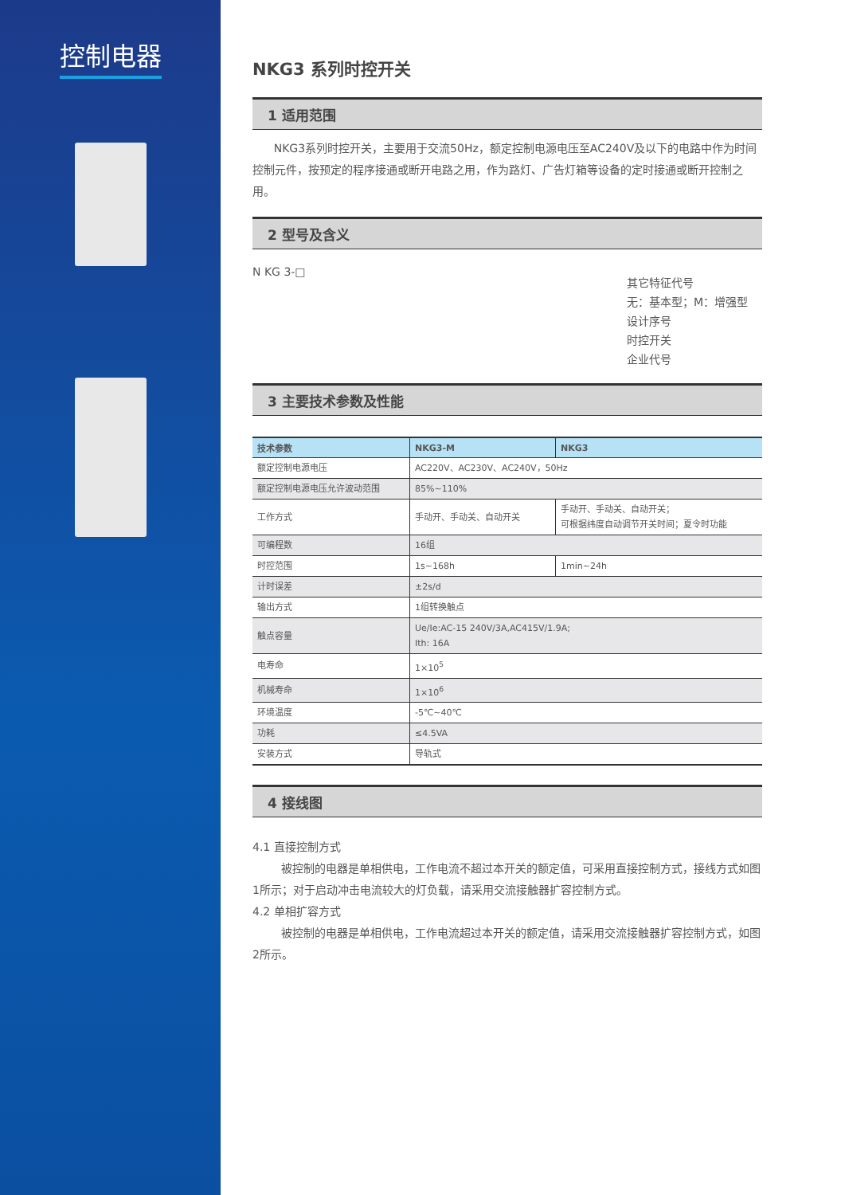控制电器
NKG3 系列时控开关
1 适用范围
NKG3系列时控开关，主要用于交流50Hz，额定控制电源电压至AC240V及以下的电路中作为时间控制元件，按预定的程序接通或断开电路之用，作为路灯、广告灯箱等设备的定时接通或断开控制之用。
2 型号及含义
N KG 3-□
其它特征代号
无：基本型；M：增强型
设计序号
时控开关
企业代号
3 主要技术参数及性能
| 技术参数 | NKG3-M | NKG3 |
| --- | --- | --- |
| 额定控制电源电压 | AC220V、AC230V、AC240V，50Hz | |
| 额定控制电源电压允许波动范围 | 85%~110% | |
| 工作方式 | 手动开、手动关、自动开关 | 手动开、手动关、自动开关； 可根据纬度自动调节开关时间；夏令时功能 |
| 可编程数 | 16组 | |
| 时控范围 | 1s~168h | 1min~24h |
| 计时误差 | ±2s/d | |
| 输出方式 | 1组转换触点 | |
| 触点容量 | Ue/Ie:AC-15 240V/3A,AC415V/1.9A; Ith: 16A | |
| 电寿命 | 1×10<sup>5</sup> | |
| 机械寿命 | 1×10<sup>6</sup> | |
| 环境温度 | -5℃~40℃ | |
| 功耗 | ≤4.5VA | |
| 安装方式 | 导轨式 | |
4 接线图
4.1 直接控制方式
被控制的电器是单相供电，工作电流不超过本开关的额定值，可采用直接控制方式，接线方式如图1所示；对于启动冲击电流较大的灯负载，请采用交流接触器扩容控制方式。
4.2 单相扩容方式
被控制的电器是单相供电，工作电流超过本开关的额定值，请采用交流接触器扩容控制方式，如图2所示。